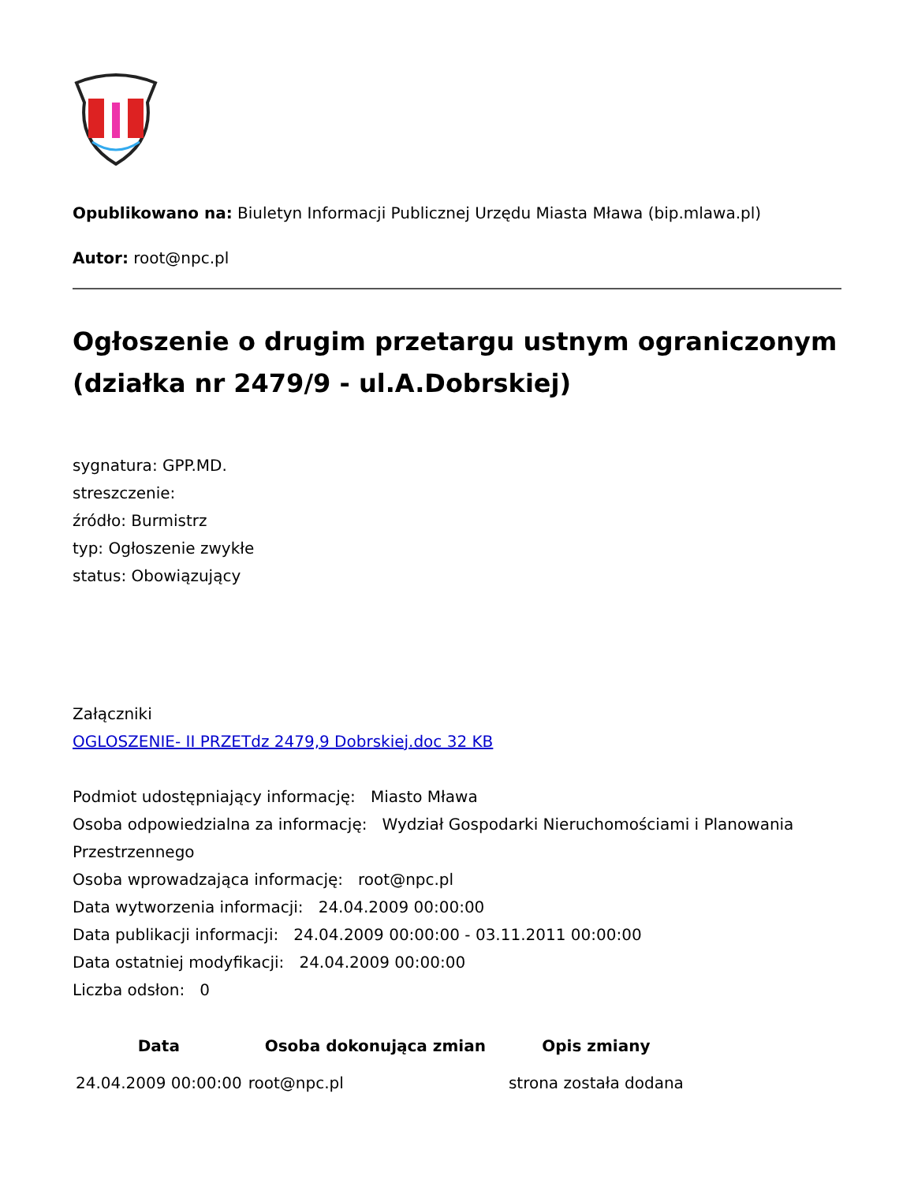Opublikowano na: Biuletyn Informacji Publicznej Urzędu Miasta Mława (bip.mlawa.pl)
Autor: root@npc.pl
Ogłoszenie o drugim przetargu ustnym ograniczonym (działka nr 2479/9 - ul.A.Dobrskiej)
sygnatura: GPP.MD.
streszczenie:
źródło: Burmistrz
typ: Ogłoszenie zwykłe
status: Obowiązujący
Załączniki
OGLOSZENIE- II PRZETdz 2479,9 Dobrskiej.doc 32 KB
Podmiot udostępniający informację: Miasto Mława
Osoba odpowiedzialna za informację: Wydział Gospodarki Nieruchomościami i Planowania Przestrzennego
Osoba wprowadzająca informację: root@npc.pl
Data wytworzenia informacji: 24.04.2009 00:00:00
Data publikacji informacji: 24.04.2009 00:00:00 - 03.11.2011 00:00:00
Data ostatniej modyfikacji: 24.04.2009 00:00:00
Liczba odsłon: 0
| Data | Osoba dokonująca zmian | Opis zmiany |
| --- | --- | --- |
| 24.04.2009 00:00:00 | root@npc.pl | strona została dodana |